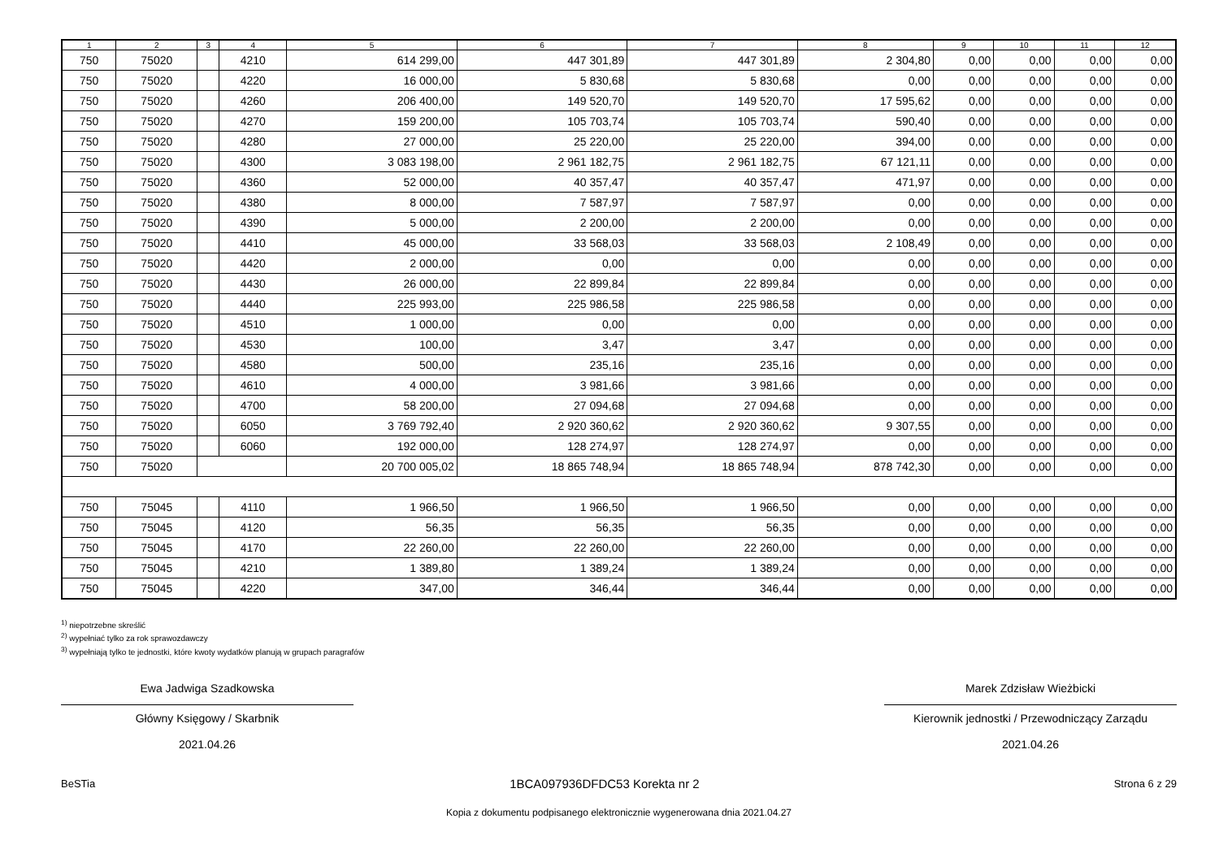| 1 | 2 | 3 | 4 | 5 | 6 | 7 | 8 | 9 | 10 | 11 | 12 |
| --- | --- | --- | --- | --- | --- | --- | --- | --- | --- | --- | --- |
| 750 | 75020 | | 4210 | 614 299,00 | 447 301,89 | 447 301,89 | 2 304,80 | 0,00 | 0,00 | 0,00 | 0,00 |
| 750 | 75020 | | 4220 | 16 000,00 | 5 830,68 | 5 830,68 | 0,00 | 0,00 | 0,00 | 0,00 | 0,00 |
| 750 | 75020 | | 4260 | 206 400,00 | 149 520,70 | 149 520,70 | 17 595,62 | 0,00 | 0,00 | 0,00 | 0,00 |
| 750 | 75020 | | 4270 | 159 200,00 | 105 703,74 | 105 703,74 | 590,40 | 0,00 | 0,00 | 0,00 | 0,00 |
| 750 | 75020 | | 4280 | 27 000,00 | 25 220,00 | 25 220,00 | 394,00 | 0,00 | 0,00 | 0,00 | 0,00 |
| 750 | 75020 | | 4300 | 3 083 198,00 | 2 961 182,75 | 2 961 182,75 | 67 121,11 | 0,00 | 0,00 | 0,00 | 0,00 |
| 750 | 75020 | | 4360 | 52 000,00 | 40 357,47 | 40 357,47 | 471,97 | 0,00 | 0,00 | 0,00 | 0,00 |
| 750 | 75020 | | 4380 | 8 000,00 | 7 587,97 | 7 587,97 | 0,00 | 0,00 | 0,00 | 0,00 | 0,00 |
| 750 | 75020 | | 4390 | 5 000,00 | 2 200,00 | 2 200,00 | 0,00 | 0,00 | 0,00 | 0,00 | 0,00 |
| 750 | 75020 | | 4410 | 45 000,00 | 33 568,03 | 33 568,03 | 2 108,49 | 0,00 | 0,00 | 0,00 | 0,00 |
| 750 | 75020 | | 4420 | 2 000,00 | 0,00 | 0,00 | 0,00 | 0,00 | 0,00 | 0,00 | 0,00 |
| 750 | 75020 | | 4430 | 26 000,00 | 22 899,84 | 22 899,84 | 0,00 | 0,00 | 0,00 | 0,00 | 0,00 |
| 750 | 75020 | | 4440 | 225 993,00 | 225 986,58 | 225 986,58 | 0,00 | 0,00 | 0,00 | 0,00 | 0,00 |
| 750 | 75020 | | 4510 | 1 000,00 | 0,00 | 0,00 | 0,00 | 0,00 | 0,00 | 0,00 | 0,00 |
| 750 | 75020 | | 4530 | 100,00 | 3,47 | 3,47 | 0,00 | 0,00 | 0,00 | 0,00 | 0,00 |
| 750 | 75020 | | 4580 | 500,00 | 235,16 | 235,16 | 0,00 | 0,00 | 0,00 | 0,00 | 0,00 |
| 750 | 75020 | | 4610 | 4 000,00 | 3 981,66 | 3 981,66 | 0,00 | 0,00 | 0,00 | 0,00 | 0,00 |
| 750 | 75020 | | 4700 | 58 200,00 | 27 094,68 | 27 094,68 | 0,00 | 0,00 | 0,00 | 0,00 | 0,00 |
| 750 | 75020 | | 6050 | 3 769 792,40 | 2 920 360,62 | 2 920 360,62 | 9 307,55 | 0,00 | 0,00 | 0,00 | 0,00 |
| 750 | 75020 | | 6060 | 192 000,00 | 128 274,97 | 128 274,97 | 0,00 | 0,00 | 0,00 | 0,00 | 0,00 |
| 750 | 75020 | | | 20 700 005,02 | 18 865 748,94 | 18 865 748,94 | 878 742,30 | 0,00 | 0,00 | 0,00 | 0,00 |
| 750 | 75045 | | 4110 | 1 966,50 | 1 966,50 | 1 966,50 | 0,00 | 0,00 | 0,00 | 0,00 | 0,00 |
| 750 | 75045 | | 4120 | 56,35 | 56,35 | 56,35 | 0,00 | 0,00 | 0,00 | 0,00 | 0,00 |
| 750 | 75045 | | 4170 | 22 260,00 | 22 260,00 | 22 260,00 | 0,00 | 0,00 | 0,00 | 0,00 | 0,00 |
| 750 | 75045 | | 4210 | 1 389,80 | 1 389,24 | 1 389,24 | 0,00 | 0,00 | 0,00 | 0,00 | 0,00 |
| 750 | 75045 | | 4220 | 347,00 | 346,44 | 346,44 | 0,00 | 0,00 | 0,00 | 0,00 | 0,00 |
<sup>1)</sup> niepotrzebne skreślić
<sup>2)</sup> wypełniać tylko za rok sprawozdawczy
<sup>3)</sup> wypełniają tylko te jednostki, które kwoty wydatków planują w grupach paragrafów
Ewa Jadwiga Szadkowska
Główny Księgowy / Skarbnik
2021.04.26
Marek Zdzisław Wieżbicki
Kierownik jednostki / Przewodniczący Zarządu
2021.04.26
BeSTia 1BCA097936DFDC53 Korekta nr 2 Strona 6 z 29
Kopia z dokumentu podpisanego elektronicznie wygenerowana dnia 2021.04.27